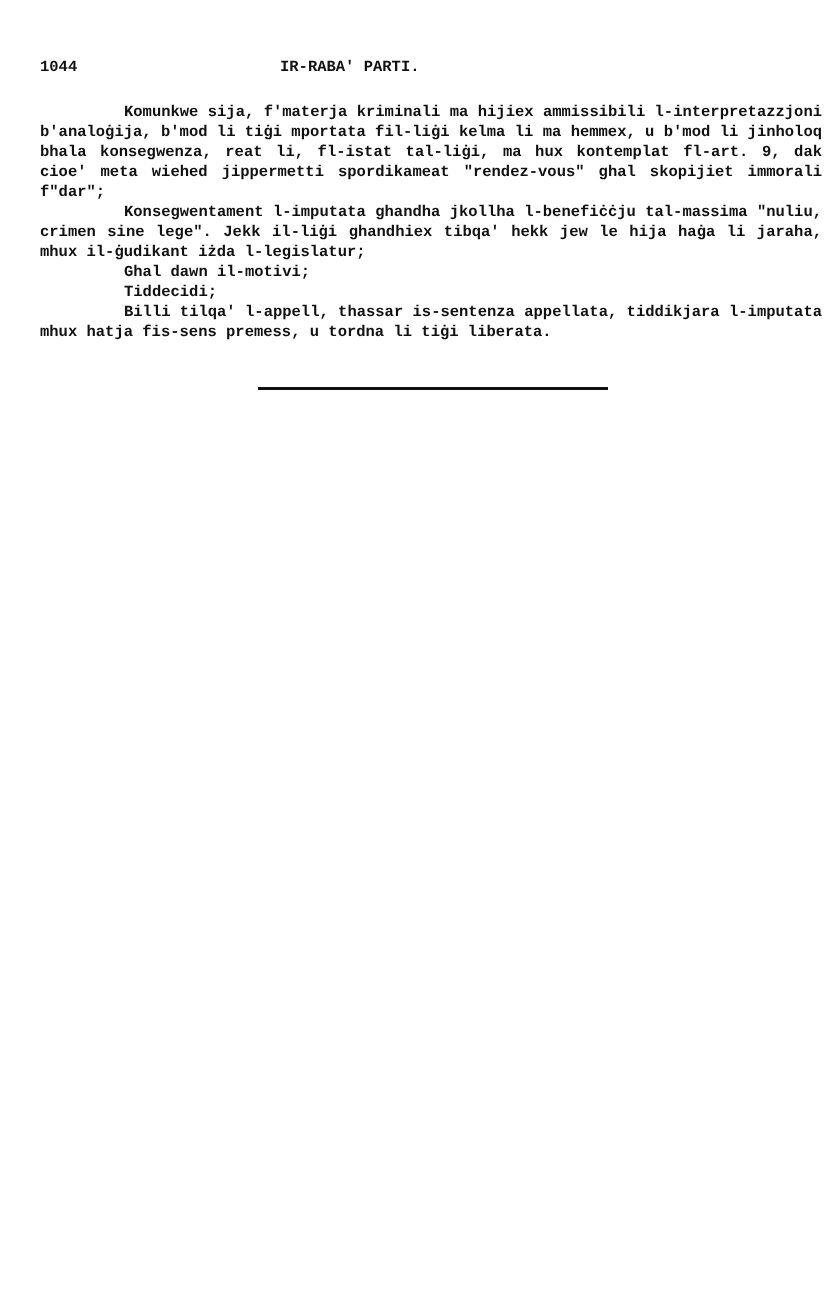1044 IR-RABA' PARTI.
Komunkwe sija, f'materja kriminali ma hijiex ammissibili l-interpretazzjoni b'analoġija, b'mod li tiġi mportata fil-liġi kelma li ma hemmex, u b'mod li jinholoq bhala konsegwenza, reat li, fl-istat tal-liġi, ma hux kontemplat fl-art. 9, dak cioe' meta wiehed jippermetti spordikameat "rendez-vous" ghal skopijiet immorali f"dar";
Konsegwentament l-imputata ghandha jkollha l-benefiċċju tal-massima "nuliu, crimen sine lege". Jekk il-liġi ghandhiex tibqa' hekk jew le hija haġa li jaraha, mhux il-ġudikant iżda l-legislatur;
Ghal dawn il-motivi;
Tiddecidi;
Billi tilqa' l-appell, thassar is-sentenza appellata, tiddikjara l-imputata mhux hatja fis-sens premess, u tordna li tiġi liberata.